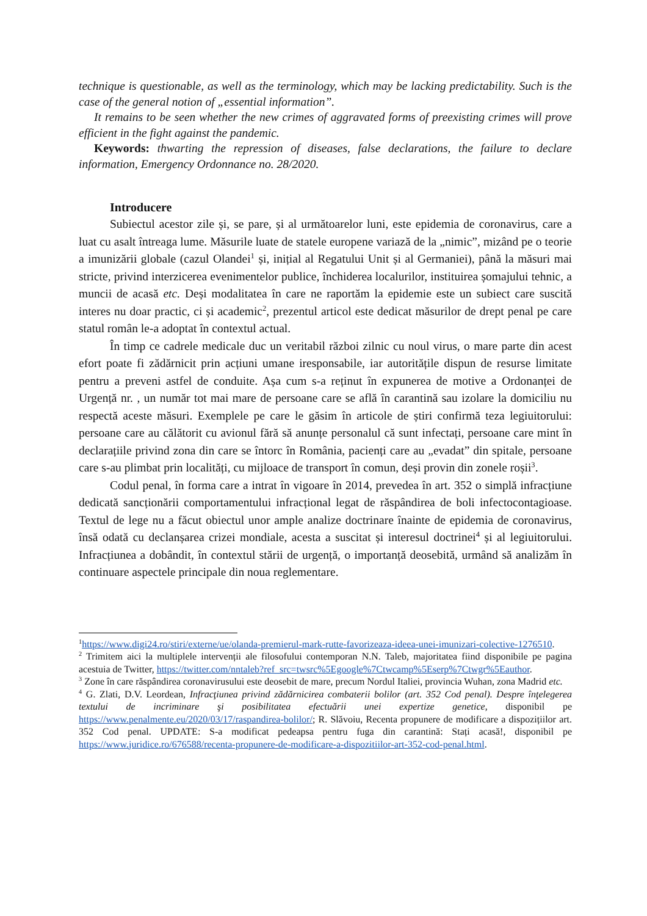technique is questionable, as well as the terminology, which may be lacking predictability. Such is the case of the general notion of „essential information”.
It remains to be seen whether the new crimes of aggravated forms of preexisting crimes will prove efficient in the fight against the pandemic.
Keywords: thwarting the repression of diseases, false declarations, the failure to declare information, Emergency Ordonnance no. 28/2020.
Introducere
Subiectul acestor zile și, se pare, și al următoarelor luni, este epidemia de coronavirus, care a luat cu asalt întreaga lume. Măsurile luate de statele europene variază de la „nimic”, mizând pe o teorie a imunizării globale (cazul Olandei<sup>1</sup> și, inițial al Regatului Unit și al Germaniei), până la măsuri mai stricte, privind interzicerea evenimentelor publice, închiderea localurilor, instituirea șomajului tehnic, a muncii de acasă etc. Deși modalitatea în care ne raportăm la epidemie este un subiect care suscită interes nu doar practic, ci și academic<sup>2</sup>, prezentul articol este dedicat măsurilor de drept penal pe care statul român le-a adoptat în contextul actual.
În timp ce cadrele medicale duc un veritabil război zilnic cu noul virus, o mare parte din acest efort poate fi zădărnicit prin acțiuni umane iresponsabile, iar autoritățile dispun de resurse limitate pentru a preveni astfel de conduite. Așa cum s-a reținut în expunerea de motive a Ordonanței de Urgență nr. , un număr tot mai mare de persoane care se află în carantină sau izolare la domiciliu nu respectă aceste măsuri. Exemplele pe care le găsim în articole de știri confirmă teza legiuitorului: persoane care au călătorit cu avionul fără să anunțe personalul că sunt infectați, persoane care mint în declarațiile privind zona din care se întorc în România, pacienți care au „evadat” din spitale, persoane care s-au plimbat prin localități, cu mijloace de transport în comun, deși provin din zonele roșii<sup>3</sup>.
Codul penal, în forma care a intrat în vigoare în 2014, prevedea în art. 352 o simplă infracțiune dedicată sancționării comportamentului infracțional legat de răspândirea de boli infectocontagioase. Textul de lege nu a făcut obiectul unor ample analize doctrinare înainte de epidemia de coronavirus, însă odată cu declanșarea crizei mondiale, acesta a suscitat și interesul doctrinei<sup>4</sup> și al legiuitorului. Infracțiunea a dobândit, în contextul stării de urgență, o importanță deosebită, urmând să analizăm în continuare aspectele principale din noua reglementare.
<sup>1</sup> https://www.digi24.ro/stiri/externe/ue/olanda-premierul-mark-rutte-favorizeaza-ideea-unei-imunizari-colective-1276510.
<sup>2</sup> Trimitem aici la multiplele intervenții ale filosofului contemporan N.N. Taleb, majoritatea fiind disponibile pe pagina acestuia de Twitter, https://twitter.com/nntaleb?ref_src=twsrc%5Egoogle%7Ctwcamp%5Eserp%7Ctwgr%5Eauthor.
<sup>3</sup> Zone în care răspândirea coronavirusului este deosebit de mare, precum Nordul Italiei, provincia Wuhan, zona Madrid etc.
<sup>4</sup> G. Zlati, D.V. Leordean, Infracţiunea privind zădărnicirea combaterii bolilor (art. 352 Cod penal). Despre înţelegerea textului de incriminare şi posibilitatea efectuării unei expertize genetice, disponibil pe https://www.penalmente.eu/2020/03/17/raspandirea-bolilor/; R. Slăvoiu, Recenta propunere de modificare a dispozițiilor art. 352 Cod penal. UPDATE: S-a modificat pedeapsa pentru fuga din carantină: Stați acasă!, disponibil pe https://www.juridice.ro/676588/recenta-propunere-de-modificare-a-dispozitiilor-art-352-cod-penal.html.